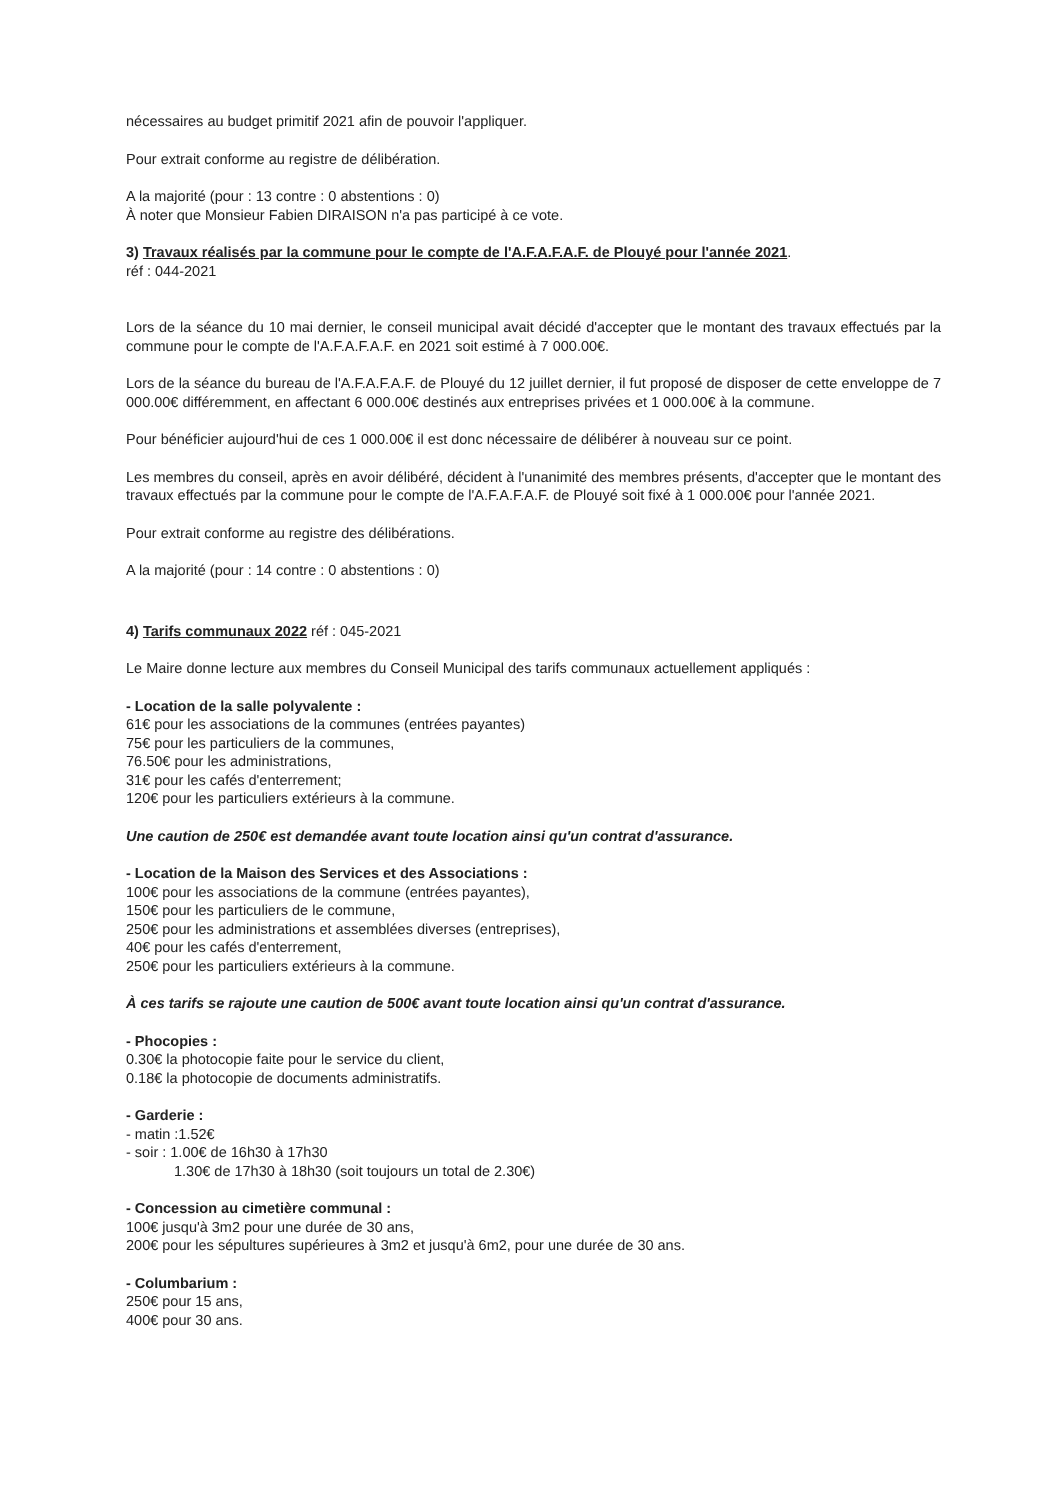nécessaires au budget primitif 2021 afin de pouvoir l'appliquer.
Pour extrait conforme au registre de délibération.
A la majorité (pour : 13 contre : 0 abstentions : 0)
À noter que Monsieur Fabien DIRAISON n'a pas participé à ce vote.
3) Travaux réalisés par la commune pour le compte de l'A.F.A.F.A.F. de Plouyé pour l'année 2021.
réf : 044-2021
Lors de la séance du 10 mai dernier, le conseil municipal avait décidé d'accepter que le montant des travaux effectués par la commune pour le compte de l'A.F.A.F.A.F. en 2021 soit estimé à 7 000.00€.
Lors de la séance du bureau de l'A.F.A.F.A.F. de Plouyé du 12 juillet dernier, il fut proposé de disposer de cette enveloppe de 7 000.00€ différemment, en affectant 6 000.00€ destinés aux entreprises privées et 1 000.00€ à la commune.
Pour bénéficier aujourd'hui de ces 1 000.00€ il est donc nécessaire de délibérer à nouveau sur ce point.
Les membres du conseil, après en avoir délibéré, décident à l'unanimité des membres présents, d'accepter que le montant des travaux effectués par la commune pour le compte de l'A.F.A.F.A.F. de Plouyé soit fixé à 1 000.00€ pour l'année 2021.
Pour extrait conforme au registre des délibérations.
A la majorité (pour : 14 contre : 0 abstentions : 0)
4) Tarifs communaux 2022 réf : 045-2021
Le Maire donne lecture aux membres du Conseil Municipal des tarifs communaux actuellement appliqués :
- Location de la salle polyvalente :
61€ pour les associations de la communes (entrées payantes)
75€ pour les particuliers de la communes,
76.50€ pour les administrations,
31€ pour les cafés d'enterrement;
120€ pour les particuliers extérieurs à la commune.
Une caution de 250€ est demandée avant toute location ainsi qu'un contrat d'assurance.
- Location de la Maison des Services et des Associations :
100€ pour les associations de la commune (entrées payantes),
150€ pour les particuliers de le commune,
250€ pour les administrations et assemblées diverses (entreprises),
40€ pour les cafés d'enterrement,
250€ pour les particuliers extérieurs à la commune.
À ces tarifs se rajoute une caution de 500€ avant toute location ainsi qu'un contrat d'assurance.
- Phocopies :
0.30€ la photocopie faite pour le service du client,
0.18€ la photocopie de documents administratifs.
- Garderie :
- matin :1.52€
- soir : 1.00€ de 16h30 à 17h30
1.30€ de 17h30 à 18h30 (soit toujours un total de 2.30€)
- Concession au cimetière communal :
100€ jusqu'à 3m2 pour une durée de 30 ans,
200€ pour les sépultures supérieures à 3m2 et jusqu'à 6m2, pour une durée de 30 ans.
- Columbarium :
250€ pour 15 ans,
400€ pour 30 ans.